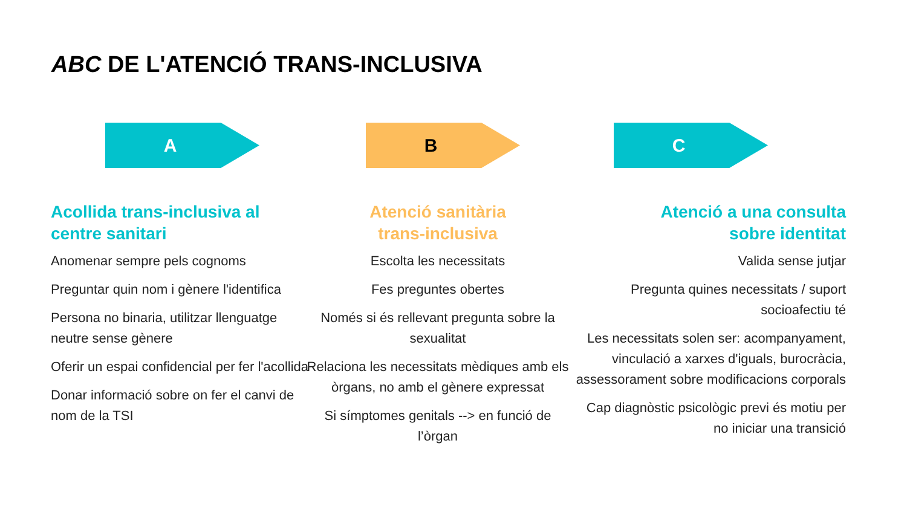ABC DE L'ATENCIÓ TRANS-INCLUSIVA
A
Acollida trans-inclusiva al
centre sanitari
Anomenar sempre pels cognoms
Preguntar quin nom i gènere l'identifica
Persona no binaria, utilitzar llenguatge neutre sense gènere
Oferir un espai confidencial per fer l'acollida
Donar informació sobre on fer el canvi de nom de la TSI
B
Atenció sanitària
trans-inclusiva
Escolta les necessitats
Fes preguntes obertes
Només si és rellevant pregunta sobre la sexualitat
Relaciona les necessitats mèdiques amb els òrgans, no amb el gènere expressat
Si símptomes genitals --> en funció de l’òrgan
C
Atenció a una consulta
sobre identitat
Valida sense jutjar
Pregunta quines necessitats / suport socioafectiu té
Les necessitats solen ser: acompanyament, vinculació a xarxes d'iguals, burocràcia, assessorament sobre modificacions corporals
Cap diagnòstic psicològic previ és motiu per no iniciar una transició